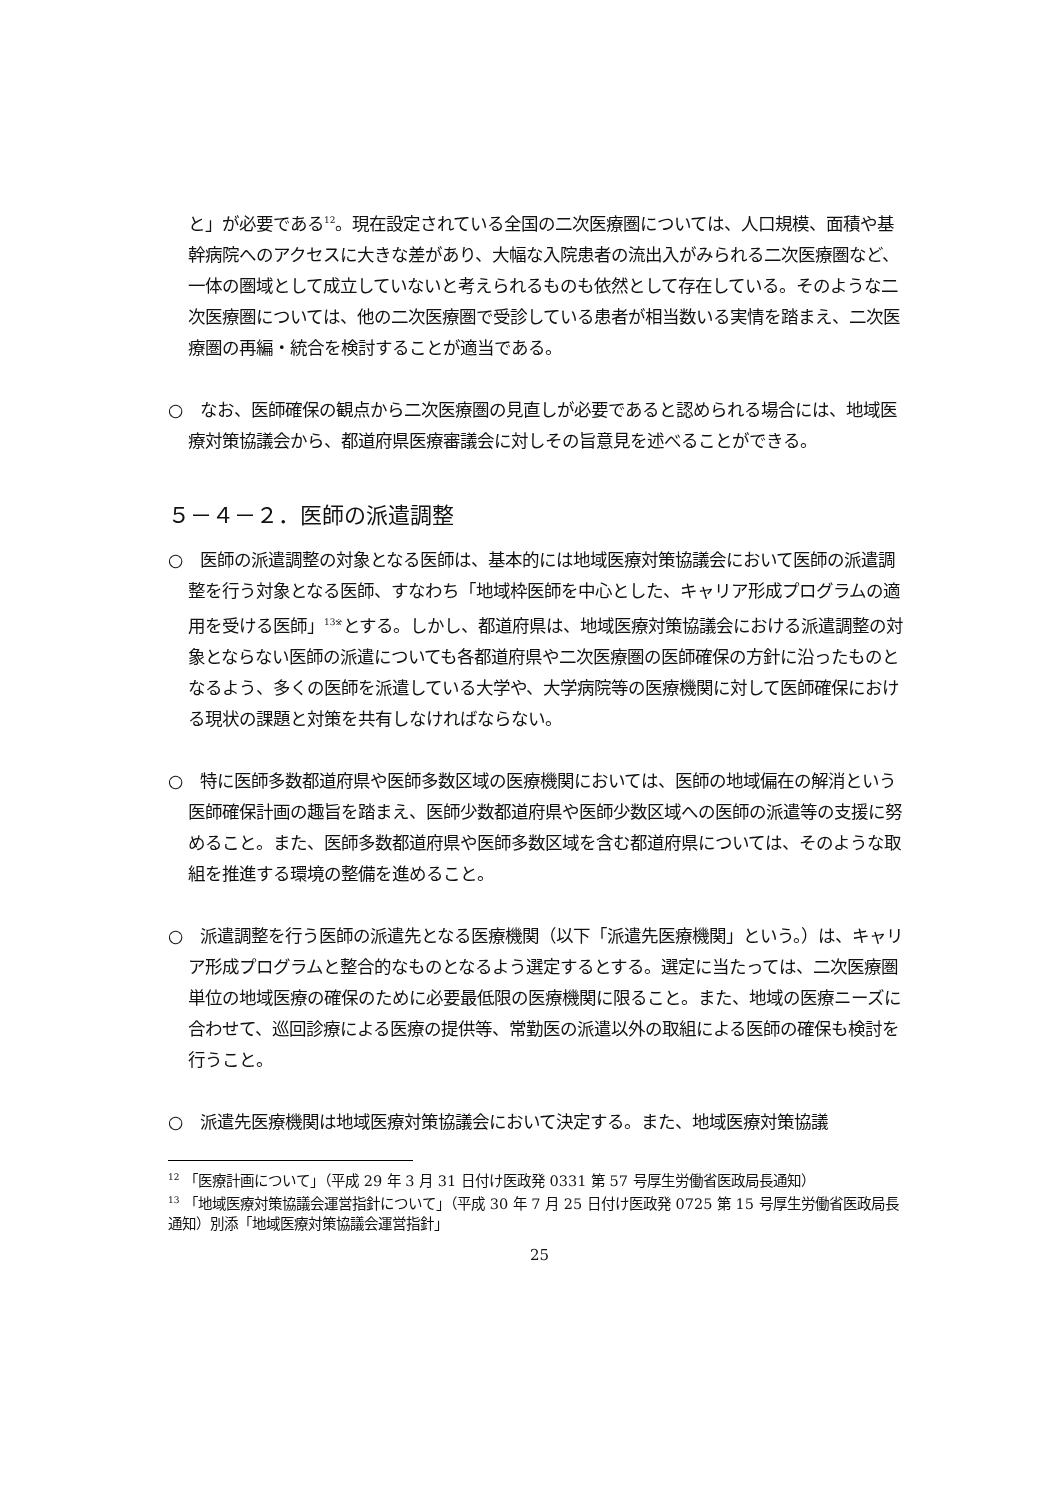と」が必要である<sup>12</sup>。現在設定されている全国の二次医療圏については、人口規模、面積や基幹病院へのアクセスに大きな差があり、大幅な入院患者の流出入がみられる二次医療圏など、一体の圏域として成立していないと考えられるものも依然として存在している。そのような二次医療圏については、他の二次医療圏で受診している患者が相当数いる実情を踏まえ、二次医療圏の再編・統合を検討することが適当である。
○　なお、医師確保の観点から二次医療圏の見直しが必要であると認められる場合には、地域医療対策協議会から、都道府県医療審議会に対しその旨意見を述べることができる。
５－４－２．医師の派遣調整
○　医師の派遣調整の対象となる医師は、基本的には地域医療対策協議会において医師の派遣調整を行う対象となる医師、すなわち「地域枠医師を中心とした、キャリア形成プログラムの適用を受ける医師」<sup>13※</sup>とする。しかし、都道府県は、地域医療対策協議会における派遣調整の対象とならない医師の派遣についても各都道府県や二次医療圏の医師確保の方針に沿ったものとなるよう、多くの医師を派遣している大学や、大学病院等の医療機関に対して医師確保における現状の課題と対策を共有しなければならない。
○　特に医師多数都道府県や医師多数区域の医療機関においては、医師の地域偏在の解消という医師確保計画の趣旨を踏まえ、医師少数都道府県や医師少数区域への医師の派遣等の支援に努めること。また、医師多数都道府県や医師多数区域を含む都道府県については、そのような取組を推進する環境の整備を進めること。
○　派遣調整を行う医師の派遣先となる医療機関（以下「派遣先医療機関」という。）は、キャリア形成プログラムと整合的なものとなるよう選定するとする。選定に当たっては、二次医療圏単位の地域医療の確保のために必要最低限の医療機関に限ること。また、地域の医療ニーズに合わせて、巡回診療による医療の提供等、常勤医の派遣以外の取組による医師の確保も検討を行うこと。
○　派遣先医療機関は地域医療対策協議会において決定する。また、地域医療対策協議
<sup>12</sup> 「医療計画について」（平成 29 年 3 月 31 日付け医政発 0331 第 57 号厚生労働省医政局長通知）
<sup>13</sup> 「地域医療対策協議会運営指針について」（平成 30 年 7 月 25 日付け医政発 0725 第 15 号厚生労働省医政局長通知）別添「地域医療対策協議会運営指針」
25